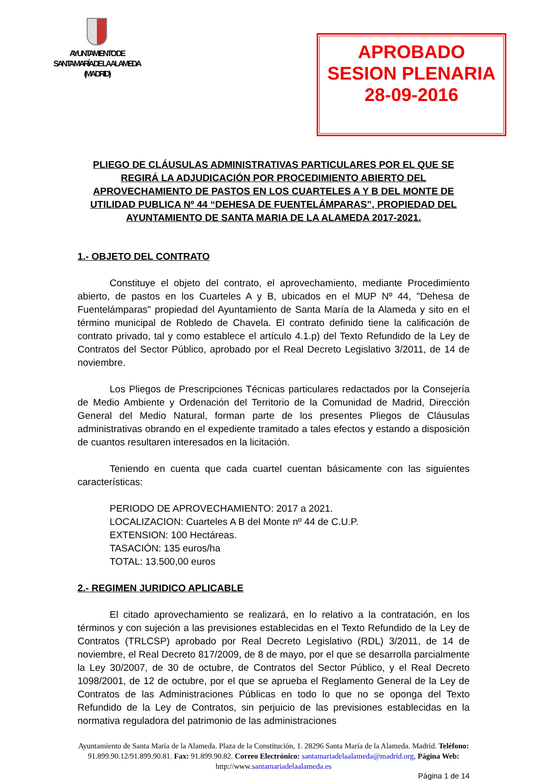AYUNTAMIENTO DE
SANTA MARÍA DE LA ALAMEDA
(MADRID)
APROBADO
SESION PLENARIA
28-09-2016
PLIEGO DE CLÁUSULAS ADMINISTRATIVAS PARTICULARES POR EL QUE SE REGIRÁ LA ADJUDICACIÓN POR PROCEDIMIENTO ABIERTO DEL APROVECHAMIENTO DE PASTOS EN LOS CUARTELES A Y B DEL MONTE DE UTILIDAD PUBLICA Nº 44 “DEHESA DE FUENTELÁMPARAS”, PROPIEDAD DEL AYUNTAMIENTO DE SANTA MARIA DE LA ALAMEDA 2017-2021.
1.- OBJETO DEL CONTRATO
Constituye el objeto del contrato, el aprovechamiento, mediante Procedimiento abierto, de pastos en los Cuarteles A y B, ubicados en el MUP Nº 44, "Dehesa de Fuentelámparas" propiedad del Ayuntamiento de Santa María de la Alameda y sito en el término municipal de Robledo de Chavela. El contrato definido tiene la calificación de contrato privado, tal y como establece el artículo 4.1.p) del Texto Refundido de la Ley de Contratos del Sector Público, aprobado por el Real Decreto Legislativo 3/2011, de 14 de noviembre.
Los Pliegos de Prescripciones Técnicas particulares redactados por la Consejería de Medio Ambiente y Ordenación del Territorio de la Comunidad de Madrid, Dirección General del Medio Natural, forman parte de los presentes Pliegos de Cláusulas administrativas obrando en el expediente tramitado a tales efectos y estando a disposición de cuantos resultaren interesados en la licitación.
Teniendo en cuenta que cada cuartel cuentan básicamente con las siguientes características:
PERIODO DE APROVECHAMIENTO: 2017 a 2021.
LOCALIZACION: Cuarteles A B del Monte nº 44 de C.U.P.
EXTENSION: 100 Hectáreas.
TASACIÓN: 135 euros/ha
TOTAL: 13.500,00 euros
2.- REGIMEN JURIDICO APLICABLE
El citado aprovechamiento se realizará, en lo relativo a la contratación, en los términos y con sujeción a las previsiones establecidas en el Texto Refundido de la Ley de Contratos (TRLCSP) aprobado por Real Decreto Legislativo (RDL) 3/2011, de 14 de noviembre, el Real Decreto 817/2009, de 8 de mayo, por el que se desarrolla parcialmente la Ley 30/2007, de 30 de octubre, de Contratos del Sector Público, y el Real Decreto 1098/2001, de 12 de octubre, por el que se aprueba el Reglamento General de la Ley de Contratos de las Administraciones Públicas en todo lo que no se oponga del Texto Refundido de la Ley de Contratos, sin perjuicio de las previsiones establecidas en la normativa reguladora del patrimonio de las administraciones
Ayuntamiento de Santa María de la Alameda. Plaza de la Constitución, 1. 28296 Santa María de la Alameda. Madrid. Teléfono: 91.899.90.12/91.899.90.81. Fax: 91.899.90.82. Correo Electrónico: santamariadelaalameda@madrid.org, Página Web: http://www.santamariadelaalameda.es
Página 1 de 14